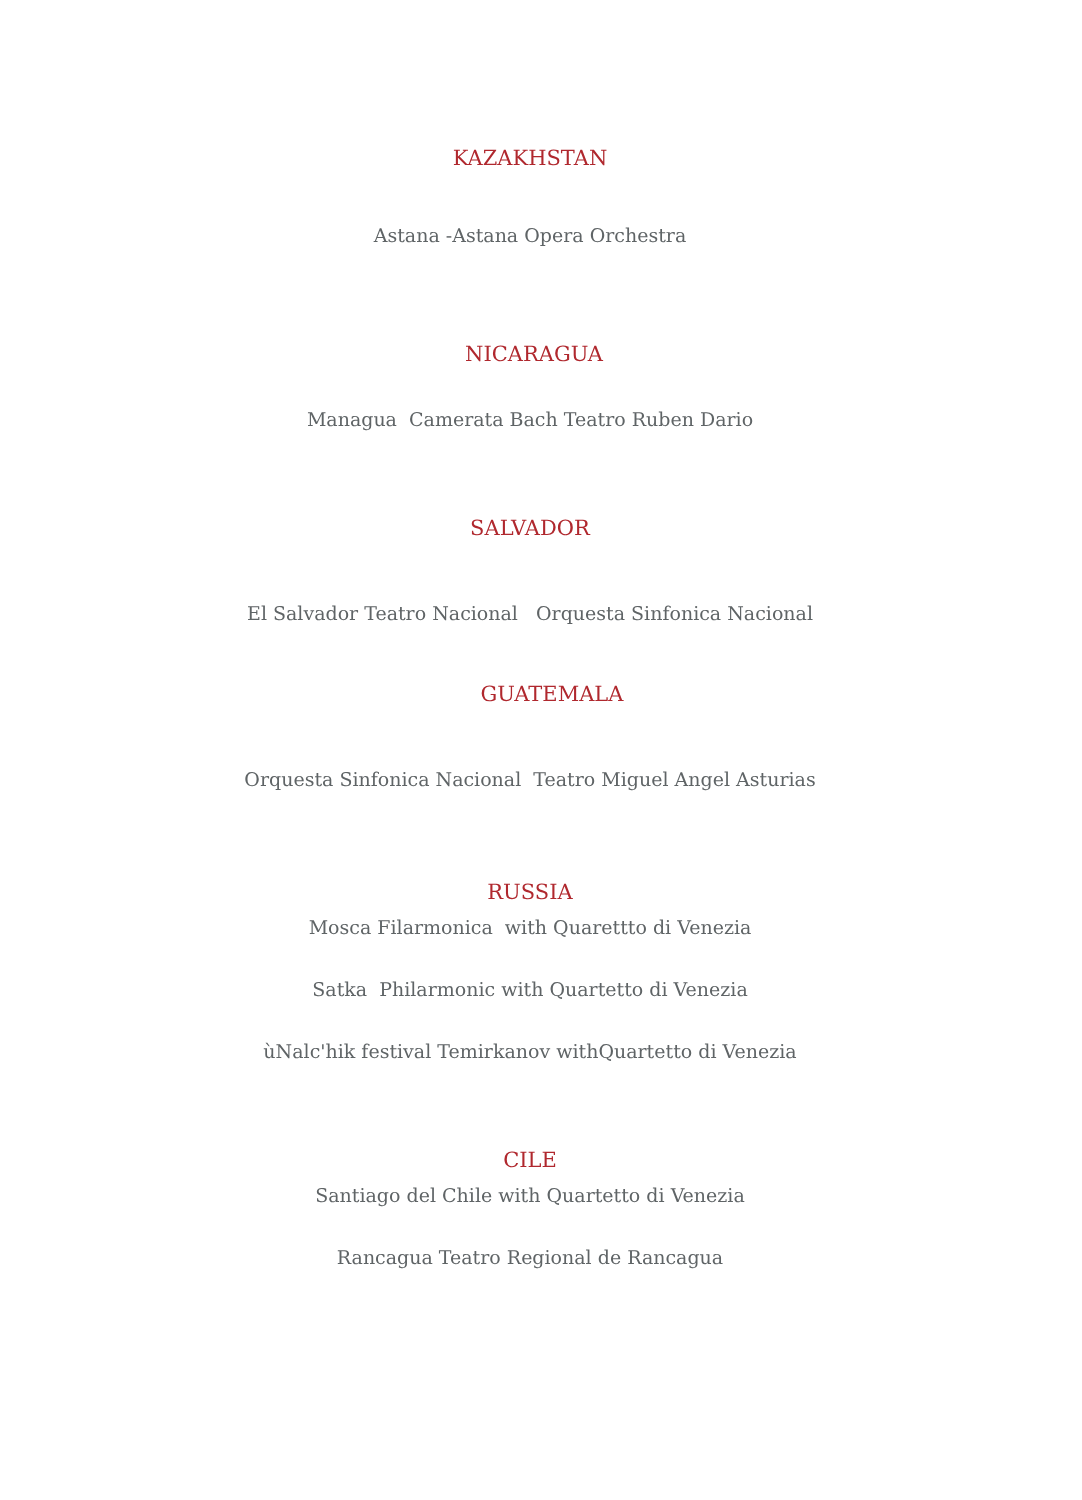KAZAKHSTAN
Astana -Astana Opera Orchestra
NICARAGUA
Managua Camerata Bach Teatro Ruben Dario
SALVADOR
El Salvador Teatro Nacional Orquesta Sinfonica Nacional
GUATEMALA
Orquesta Sinfonica Nacional Teatro Miguel Angel Asturias
RUSSIA
Mosca Filarmonica with Quarettto di Venezia
Satka Philarmonic with Quartetto di Venezia
ùNalc'hik festival Temirkanov withQuartetto di Venezia
CILE
Santiago del Chile with Quartetto di Venezia
Rancagua Teatro Regional de Rancagua